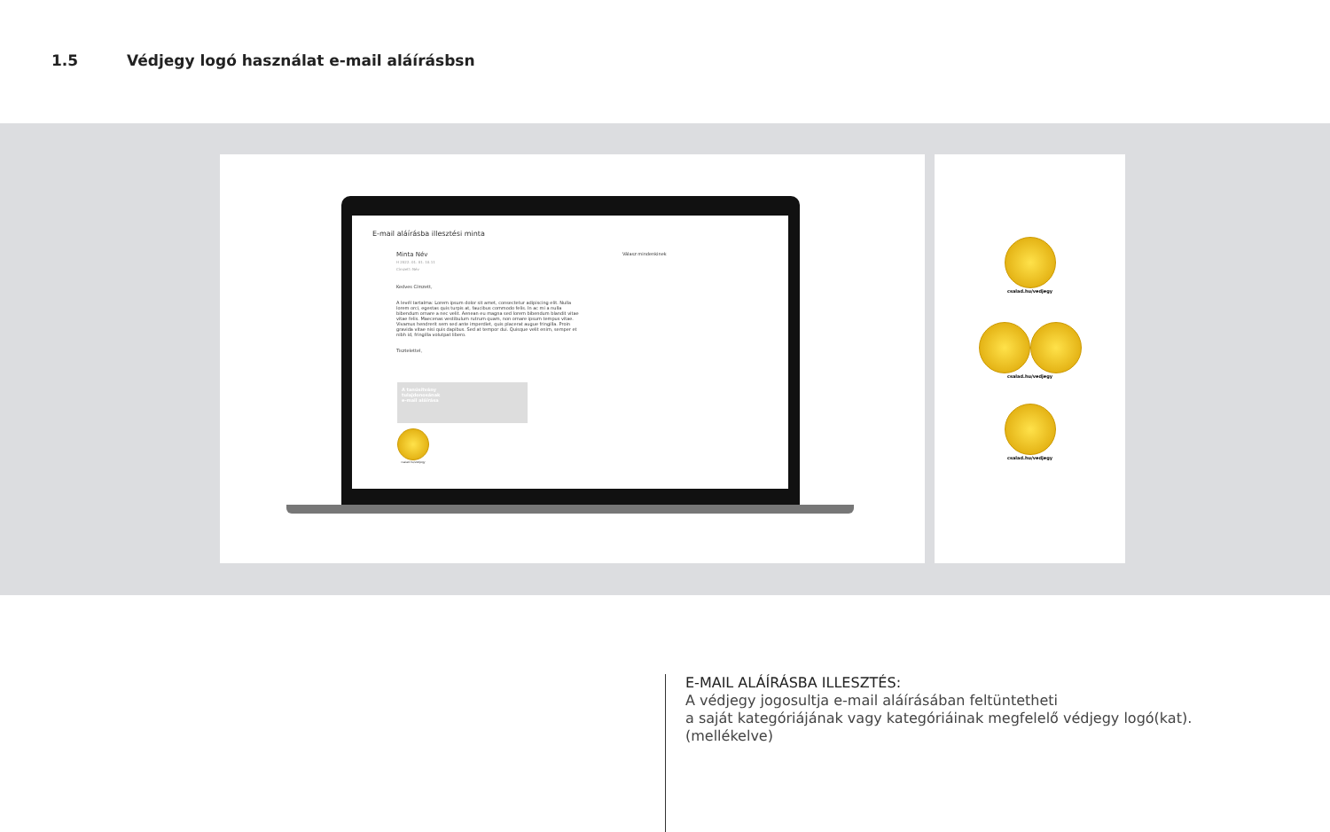1.5 Védjegy logó használat e-mail aláírásbsn
E-mail aláírásba illesztési minta
Minta Név
H 2022. 01. 01. 10.11
Címzett: Név
Válasz mindenkinek
Kedves Címzett,
A levél tartalma: Lorem ipsum dolor sit amet, consectetur adipiscing elit. Nulla lorem orci, egestas quis turpis at, faucibus commodo felis. In ac mi a nulla bibendum ornare a nec velit. Aenean eu magna sed lorem bibendum blandit vitae vitae felis. Maecenas vestibulum rutrum quam, non ornare ipsum tempus vitae. Vivamus hendrerit sem sed ante imperdiet, quis placerat augue fringilla. Proin gravida vitae nisi quis dapibus. Sed at tempor dui. Quisque velit enim, semper et nibh id, fringilla volutpat libero.
Tisztelettel,
A tanúsítvány
tulajdonosának
e-mail aláírása
csalad.hu/vedjegy
csalad.hu/vedjegy
csalad.hu/vedjegy
csalad.hu/vedjegy
E-MAIL ALÁÍRÁSBA ILLESZTÉS:
A védjegy jogosultja e-mail aláírásában feltüntetheti
a saját kategóriájának vagy kategóriáinak megfelelő védjegy logó(kat).
(mellékelve)